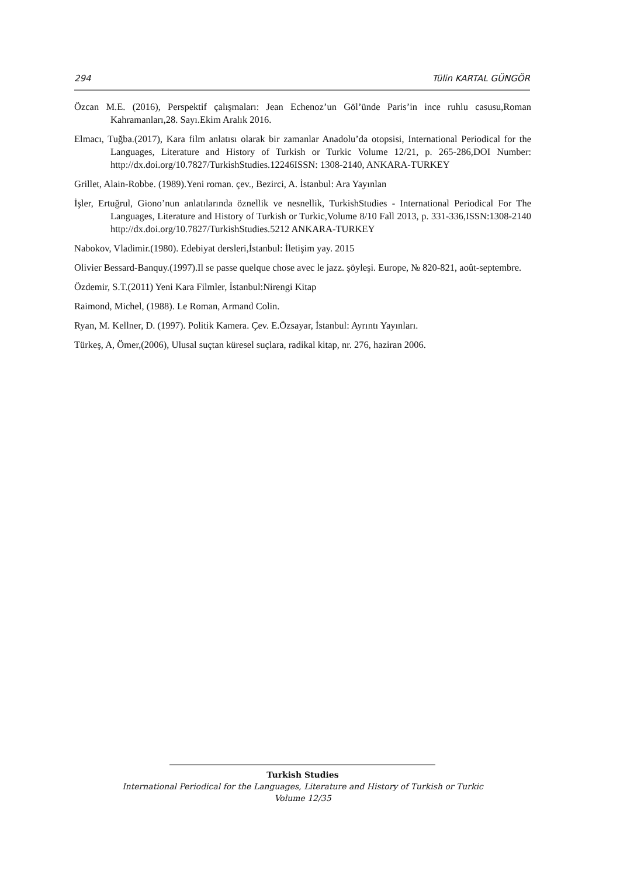294 Tülin KARTAL GÜNGÖR
Özcan M.E. (2016), Perspektif çalışmaları: Jean Echenoz’un Göl’ünde Paris’in ince ruhlu casusu,Roman Kahramanları,28. Sayı.Ekim Aralık 2016.
Elmacı, Tuğba.(2017), Kara film anlatısı olarak bir zamanlar Anadolu’da otopsisi, International Periodical for the Languages, Literature and History of Turkish or Turkic Volume 12/21, p. 265-286,DOI Number: http://dx.doi.org/10.7827/TurkishStudies.12246ISSN: 1308-2140, ANKARA-TURKEY
Grillet, Alain-Robbe. (1989).Yeni roman. çev., Bezirci, A. İstanbul: Ara Yayınlan
İşler, Ertuğrul, Giono’nun anlatılarında öznellik ve nesnellik, TurkishStudies - International Periodical For The Languages, Literature and History of Turkish or Turkic,Volume 8/10 Fall 2013, p. 331-336,ISSN:1308-2140 http://dx.doi.org/10.7827/TurkishStudies.5212 ANKARA-TURKEY
Nabokov, Vladimir.(1980). Edebiyat dersleri,İstanbul: İletişim yay. 2015
Olivier Bessard-Banquy.(1997).Il se passe quelque chose avec le jazz. şöyleşi. Europe, № 820-821, août-septembre.
Özdemir, S.T.(2011) Yeni Kara Filmler, İstanbul:Nirengi Kitap
Raimond, Michel, (1988). Le Roman, Armand Colin.
Ryan, M. Kellner, D. (1997). Politik Kamera. Çev. E.Özsayar, İstanbul: Ayrıntı Yayınları.
Türkeş, A, Ömer,(2006), Ulusal suçtan küresel suçlara, radikal kitap, nr. 276, haziran 2006.
Turkish Studies
International Periodical for the Languages, Literature and History of Turkish or Turkic
Volume 12/35